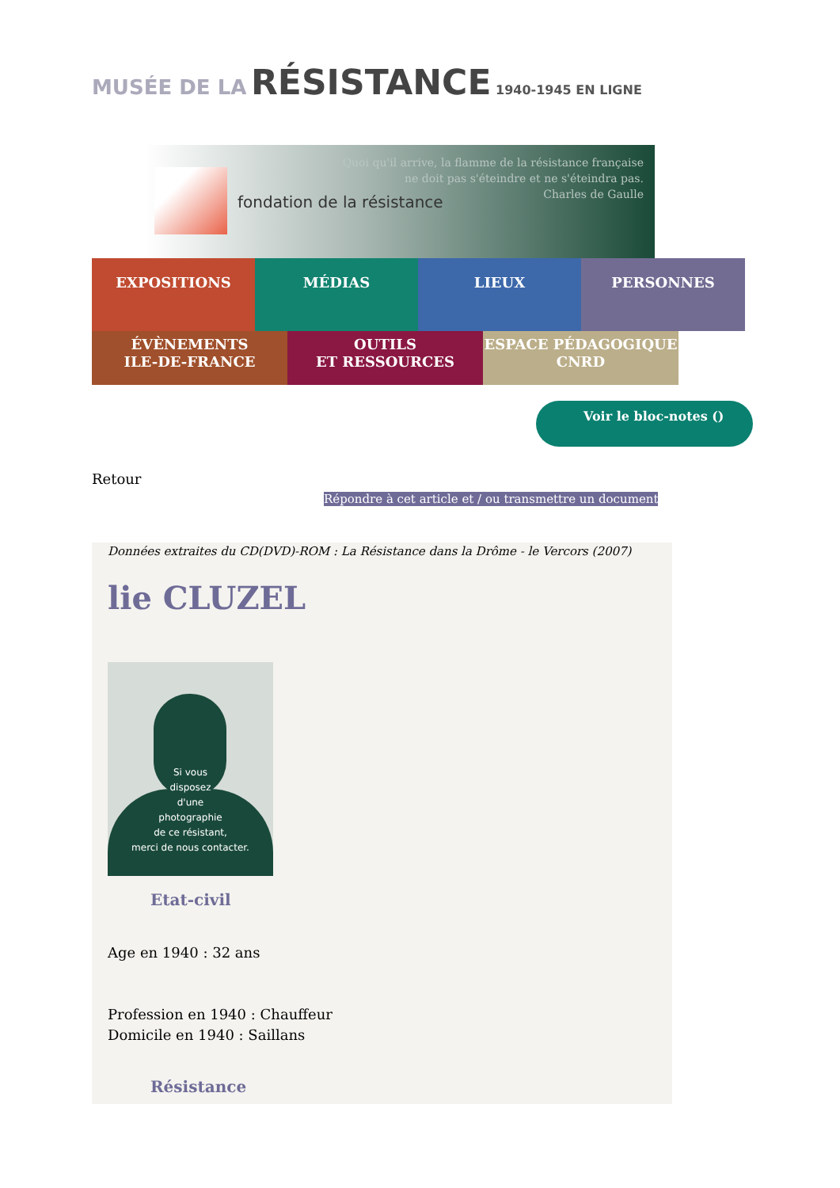MUSÉE DE LA RÉSISTANCE 1940-1945 EN LIGNE
fondation de la résistance
Quoi qu'il arrive, la flamme de la résistance française
ne doit pas s'éteindre et ne s'éteindra pas.
Charles de Gaulle
EXPOSITIONS MÉDIAS LIEUX PERSONNES
ÉVÈNEMENTS
ILE-DE-FRANCE
OUTILS
ET RESSOURCES
ESPACE PÉDAGOGIQUE
CNRD
Voir le bloc-notes ()
Retour
Répondre à cet article et / ou transmettre un document
Données extraites du CD(DVD)-ROM : La Résistance dans la Drôme - le Vercors (2007)
lie CLUZEL
Si vous
disposez
d'une
photographie
de ce résistant,
merci de nous contacter.
Etat-civil
Age en 1940 : 32 ans
Profession en 1940 : Chauffeur
Domicile en 1940 : Saillans
Résistance